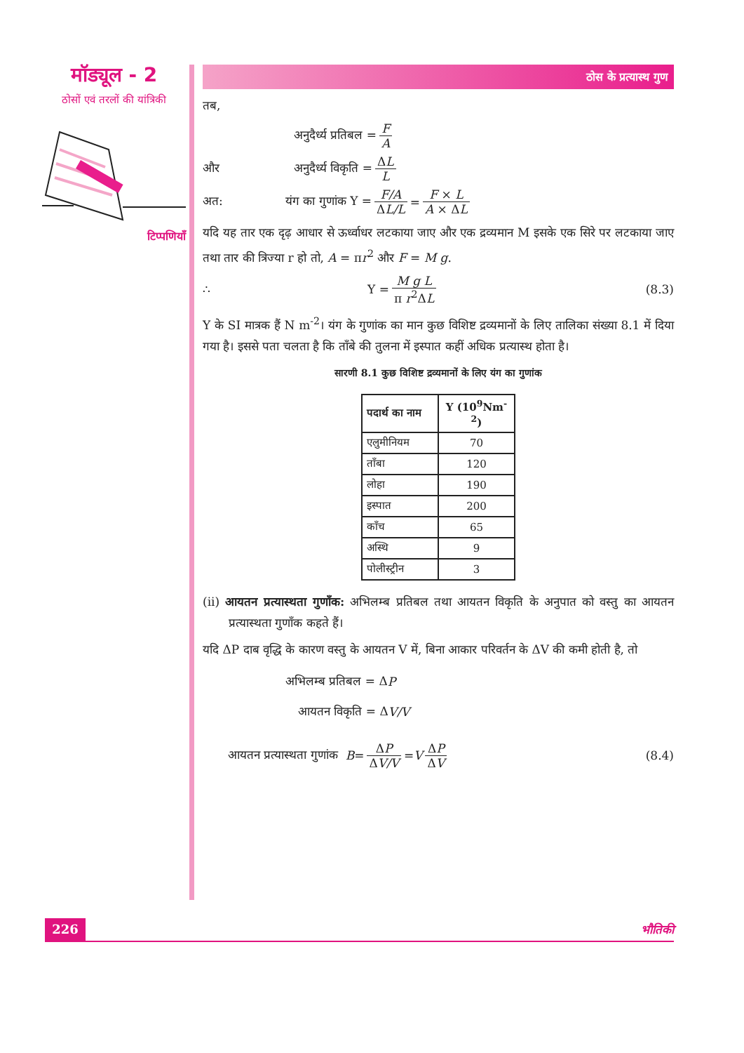मॉड्यूल - 2
ठोसों एवं तरलों की यांत्रिकी
टिप्पणियाँ
ठोस के प्रत्यास्थ गुण
तब,
अनुदैर्ध्य प्रतिबल = F A
और अनुदैर्ध्य विकृति = ΔL L
अत: यंग का गुणांक Y = F/A ΔL/L = F × L A × ΔL
यदि यह तार एक दृढ़ आधार से ऊर्ध्वाधर लटकाया जाए और एक द्रव्यमान M इसके एक सिरे पर लटकाया जाए तथा तार की त्रिज्या r हो तो, A = πr<sup>2</sup> और F = M g.
∴ Y = M g L π r<sup>2</sup>ΔL (8.3)
Y के SI मात्रक हैं N m<sup>-2</sup>। यंग के गुणांक का मान कुछ विशिष्ट द्रव्यमानों के लिए तालिका संख्या 8.1 में दिया गया है। इससे पता चलता है कि ताँबे की तुलना में इस्पात कहीं अधिक प्रत्यास्थ होता है।
सारणी 8.1 कुछ विशिष्ट द्रव्यमानों के लिए यंग का गुणांक
| पदार्थ का नाम | Y (10<sup>9</sup>Nm<sup>-2</sup>) |
| --- | --- |
| एलुमीनियम | 70 |
| ताँबा | 120 |
| लोहा | 190 |
| इस्पात | 200 |
| काँच | 65 |
| अस्थि | 9 |
| पोलीस्ट्रीन | 3 |
(ii) आयतन प्रत्यास्थता गुणाँक: अभिलम्ब प्रतिबल तथा आयतन विकृति के अनुपात को वस्तु का आयतन प्रत्यास्थता गुणाँक कहते हैं।
यदि ΔP दाब वृद्धि के कारण वस्तु के आयतन V में, बिना आकार परिवर्तन के ΔV की कमी होती है, तो
अभिलम्ब प्रतिबल = Δ P
आयतन विकृति = Δ V/V
आयतन प्रत्यास्थता गुणांक B = ΔP ΔV/V = V ΔP ΔV (8.4)
226 भौतिकी